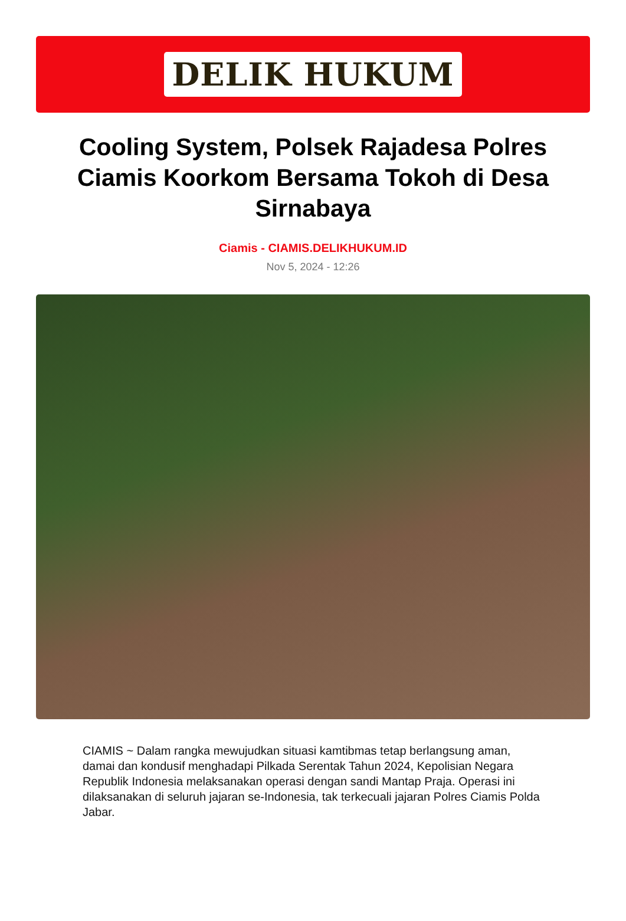DELIK HUKUM
Cooling System, Polsek Rajadesa Polres Ciamis Koorkom Bersama Tokoh di Desa Sirnabaya
Ciamis - CIAMIS.DELIKHUKUM.ID
Nov 5, 2024 - 12:26
CIAMIS ~ Dalam rangka mewujudkan situasi kamtibmas tetap berlangsung aman, damai dan kondusif menghadapi Pilkada Serentak Tahun 2024, Kepolisian Negara Republik Indonesia melaksanakan operasi dengan sandi Mantap Praja. Operasi ini dilaksanakan di seluruh jajaran se-Indonesia, tak terkecuali jajaran Polres Ciamis Polda Jabar.